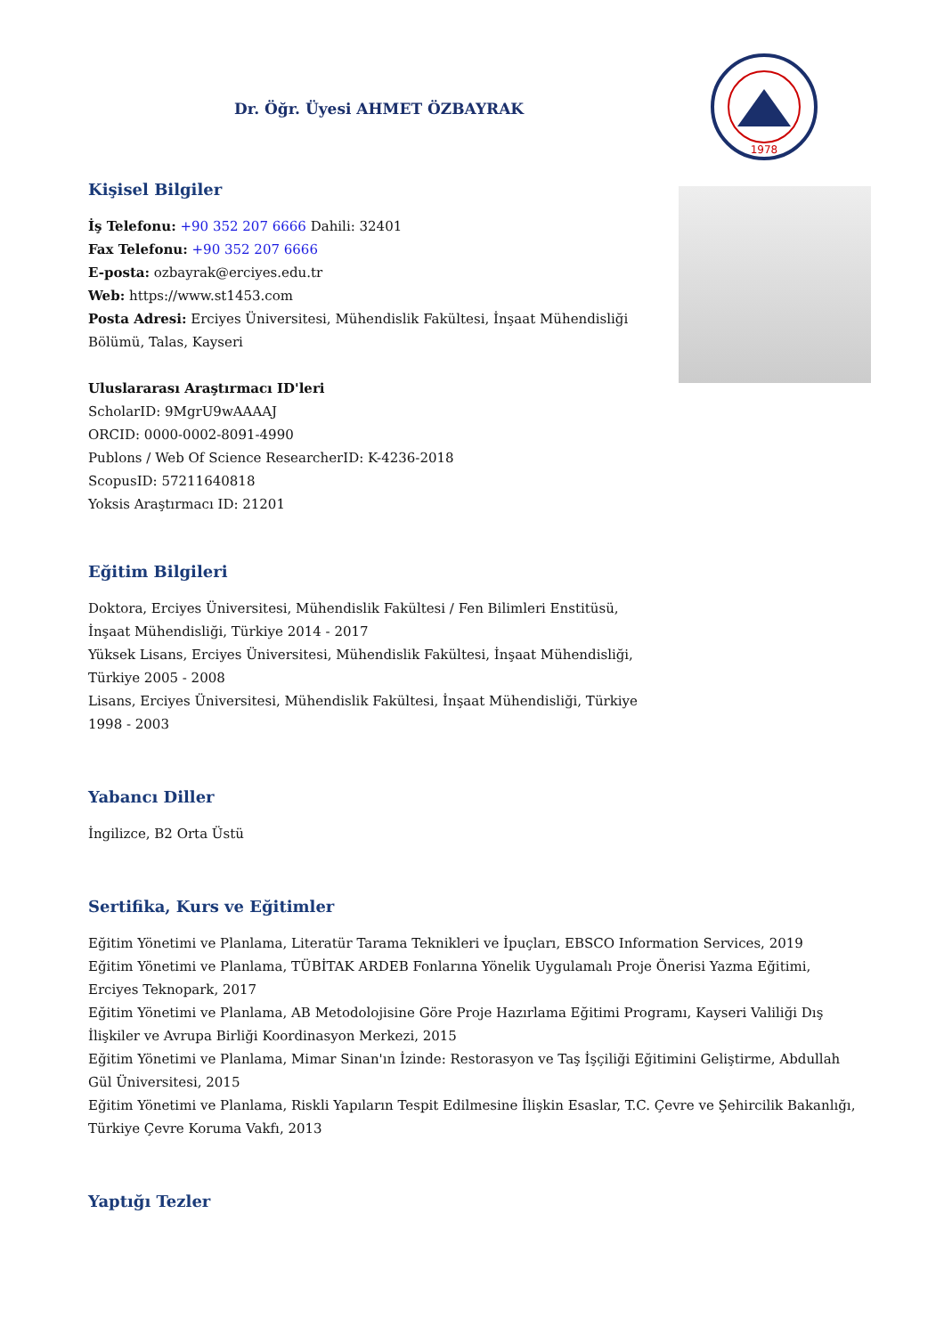Dr. Öğr. Üyesi AHMET ÖZBAYRAK
1978
Kişisel Bilgiler
İş Telefonu: +90 352 207 6666 Dahili: 32401
Fax Telefonu: +90 352 207 6666
E-posta: ozbayrak@erciyes.edu.tr
Web: https://www.st1453.com
Posta Adresi: Erciyes Üniversitesi, Mühendislik Fakültesi, İnşaat Mühendisliği Bölümü, Talas, Kayseri
Uluslararası Araştırmacı ID'leri
ScholarID: 9MgrU9wAAAAJ
ORCID: 0000-0002-8091-4990
Publons / Web Of Science ResearcherID: K-4236-2018
ScopusID: 57211640818
Yoksis Araştırmacı ID: 21201
Eğitim Bilgileri
Doktora, Erciyes Üniversitesi, Mühendislik Fakültesi / Fen Bilimleri Enstitüsü, İnşaat Mühendisliği, Türkiye 2014 - 2017
Yüksek Lisans, Erciyes Üniversitesi, Mühendislik Fakültesi, İnşaat Mühendisliği, Türkiye 2005 - 2008
Lisans, Erciyes Üniversitesi, Mühendislik Fakültesi, İnşaat Mühendisliği, Türkiye 1998 - 2003
Yabancı Diller
İngilizce, B2 Orta Üstü
Sertifika, Kurs ve Eğitimler
Eğitim Yönetimi ve Planlama, Literatür Tarama Teknikleri ve İpuçları, EBSCO Information Services, 2019
Eğitim Yönetimi ve Planlama, TÜBİTAK ARDEB Fonlarına Yönelik Uygulamalı Proje Önerisi Yazma Eğitimi, Erciyes Teknopark, 2017
Eğitim Yönetimi ve Planlama, AB Metodolojisine Göre Proje Hazırlama Eğitimi Programı, Kayseri Valiliği Dış İlişkiler ve Avrupa Birliği Koordinasyon Merkezi, 2015
Eğitim Yönetimi ve Planlama, Mimar Sinan'ın İzinde: Restorasyon ve Taş İşçiliği Eğitimini Geliştirme, Abdullah Gül Üniversitesi, 2015
Eğitim Yönetimi ve Planlama, Riskli Yapıların Tespit Edilmesine İlişkin Esaslar, T.C. Çevre ve Şehircilik Bakanlığı, Türkiye Çevre Koruma Vakfı, 2013
Yaptığı Tezler